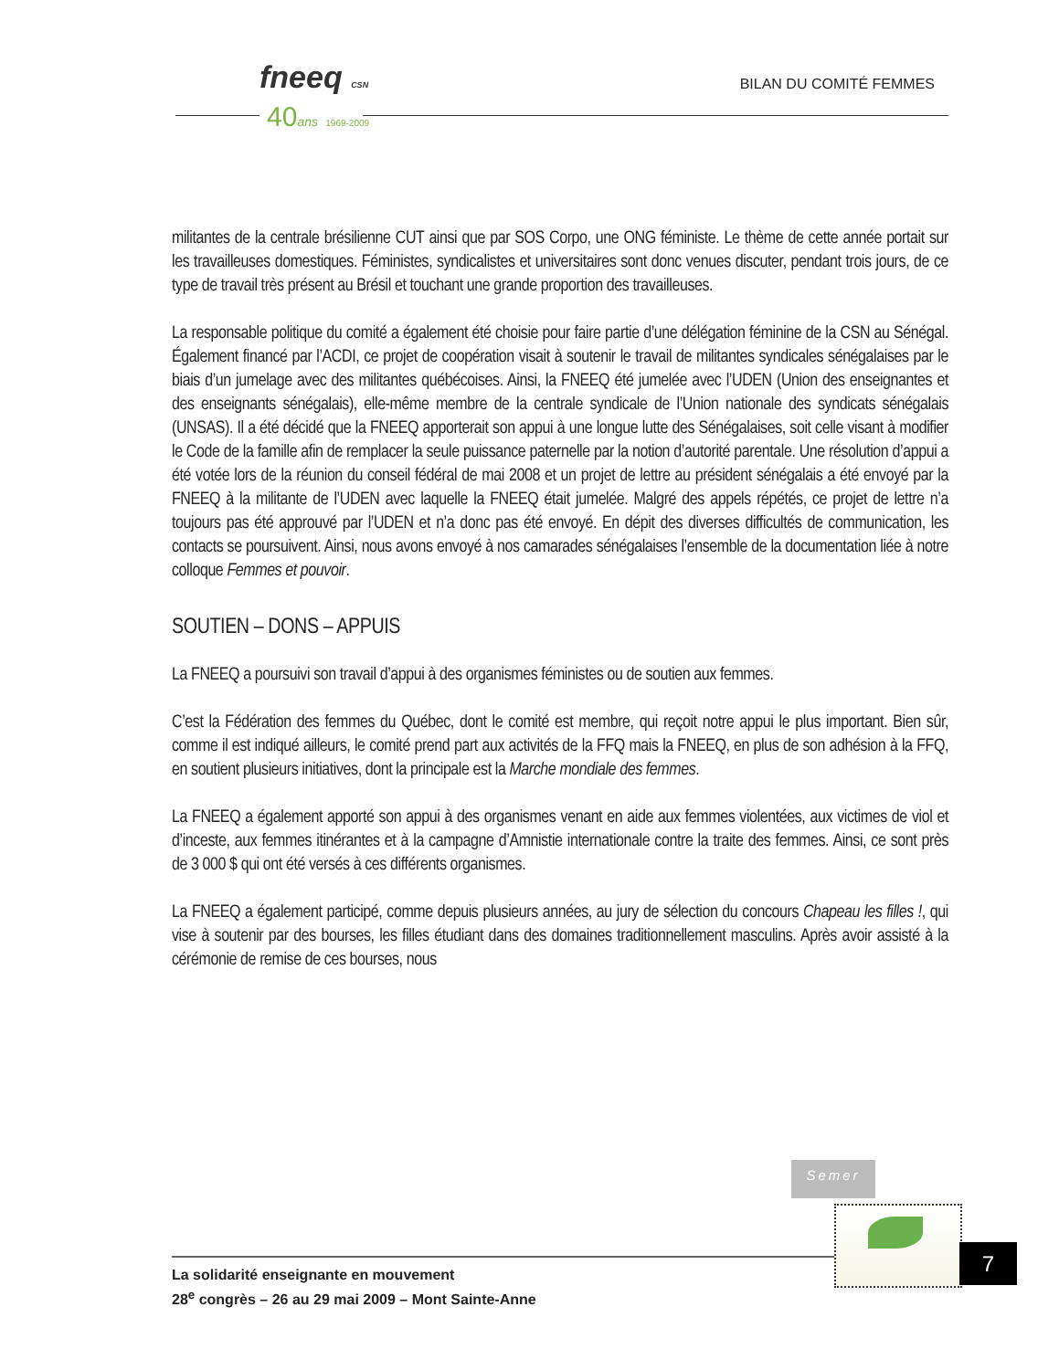fneeq CSN
40ans 1969-2009
BILAN DU COMITÉ FEMMES
militantes de la centrale brésilienne CUT ainsi que par SOS Corpo, une ONG féministe. Le thème de cette année portait sur les travailleuses domestiques. Féministes, syndicalistes et universitaires sont donc venues discuter, pendant trois jours, de ce type de travail très présent au Brésil et touchant une grande proportion des travailleuses.
La responsable politique du comité a également été choisie pour faire partie d’une délégation féminine de la CSN au Sénégal. Également financé par l’ACDI, ce projet de coopération visait à soutenir le travail de militantes syndicales sénégalaises par le biais d’un jumelage avec des militantes québécoises. Ainsi, la FNEEQ été jumelée avec l’UDEN (Union des enseignantes et des enseignants sénégalais), elle-même membre de la centrale syndicale de l’Union nationale des syndicats sénégalais (UNSAS). Il a été décidé que la FNEEQ apporterait son appui à une longue lutte des Sénégalaises, soit celle visant à modifier le Code de la famille afin de remplacer la seule puissance paternelle par la notion d’autorité parentale. Une résolution d’appui a été votée lors de la réunion du conseil fédéral de mai 2008 et un projet de lettre au président sénégalais a été envoyé par la FNEEQ à la militante de l’UDEN avec laquelle la FNEEQ était jumelée. Malgré des appels répétés, ce projet de lettre n’a toujours pas été approuvé par l’UDEN et n’a donc pas été envoyé. En dépit des diverses difficultés de communication, les contacts se poursuivent. Ainsi, nous avons envoyé à nos camarades sénégalaises l’ensemble de la documentation liée à notre colloque Femmes et pouvoir.
SOUTIEN – DONS – APPUIS
La FNEEQ a poursuivi son travail d’appui à des organismes féministes ou de soutien aux femmes.
C’est la Fédération des femmes du Québec, dont le comité est membre, qui reçoit notre appui le plus important. Bien sûr, comme il est indiqué ailleurs, le comité prend part aux activités de la FFQ mais la FNEEQ, en plus de son adhésion à la FFQ, en soutient plusieurs initiatives, dont la principale est la Marche mondiale des femmes.
La FNEEQ a également apporté son appui à des organismes venant en aide aux femmes violentées, aux victimes de viol et d’inceste, aux femmes itinérantes et à la campagne d’Amnistie internationale contre la traite des femmes. Ainsi, ce sont près de 3 000 $ qui ont été versés à ces différents organismes.
La FNEEQ a également participé, comme depuis plusieurs années, au jury de sélection du concours Chapeau les filles !, qui vise à soutenir par des bourses, les filles étudiant dans des domaines traditionnellement masculins. Après avoir assisté à la cérémonie de remise de ces bourses, nous
Semer
La solidarité enseignante en mouvement
28<sup>e</sup> congrès – 26 au 29 mai 2009 – Mont Sainte-Anne
7